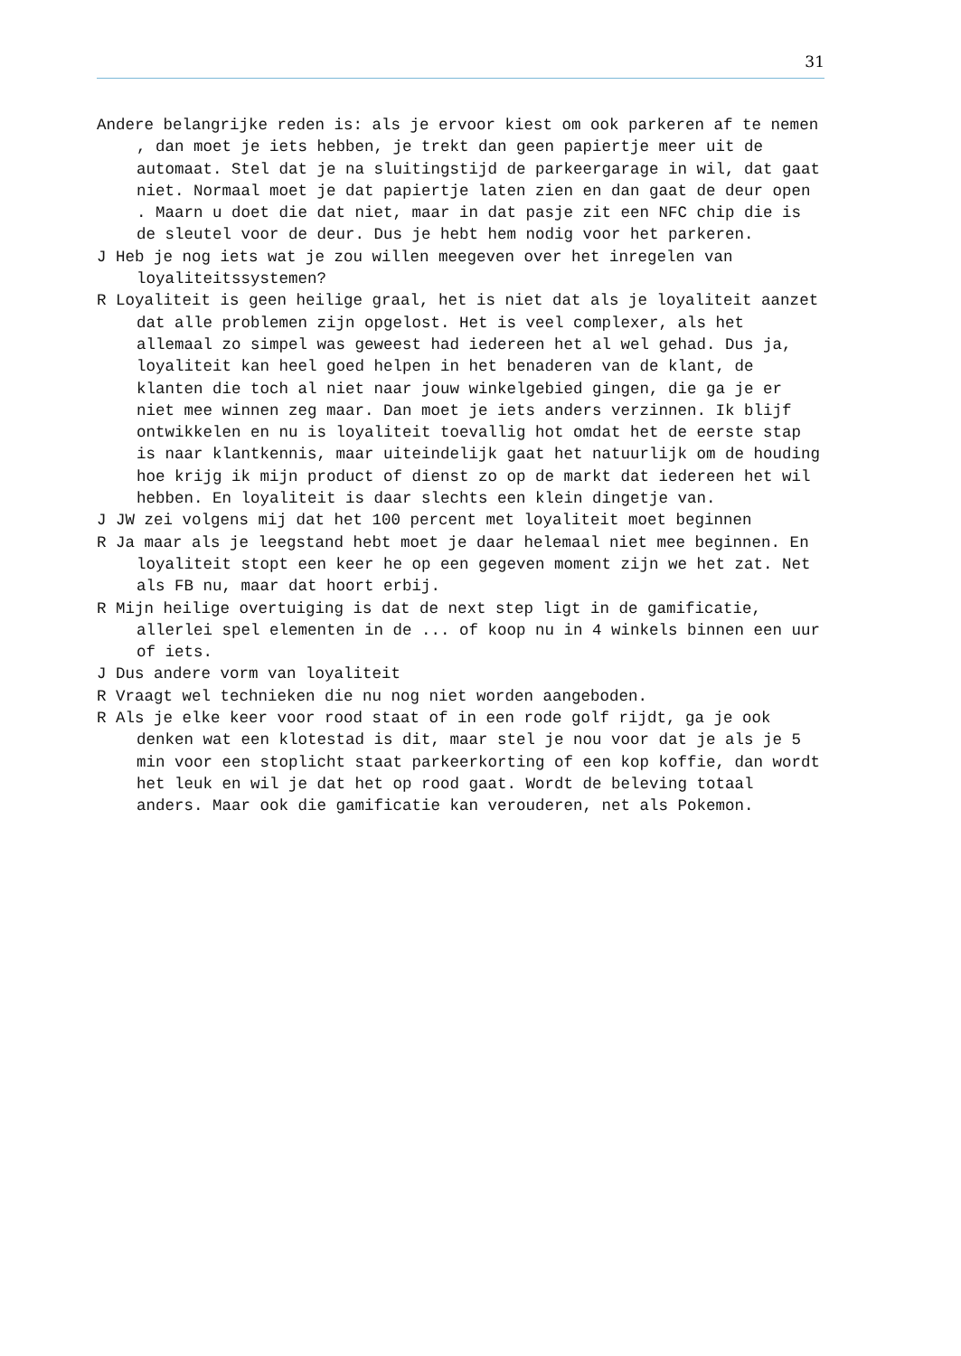31
Andere belangrijke reden is: als je ervoor kiest om ook parkeren af te nemen , dan moet je iets hebben, je trekt dan geen papiertje meer uit de automaat. Stel dat je na sluitingstijd de parkeergarage in wil, dat gaat niet. Normaal moet je dat papiertje laten zien en dan gaat de deur open . Maarn u doet die dat niet, maar in dat pasje zit een NFC chip die is de sleutel voor de deur. Dus je hebt hem nodig voor het parkeren.
J Heb je nog iets wat je zou willen meegeven over het inregelen van loyaliteitssystemen?
R Loyaliteit is geen heilige graal, het is niet dat als je loyaliteit aanzet dat alle problemen zijn opgelost. Het is veel complexer, als het allemaal zo simpel was geweest had iedereen het al wel gehad. Dus ja, loyaliteit kan heel goed helpen in het benaderen van de klant, de klanten die toch al niet naar jouw winkelgebied gingen, die ga je er niet mee winnen zeg maar. Dan moet je iets anders verzinnen. Ik blijf ontwikkelen en nu is loyaliteit toevallig hot omdat het de eerste stap is naar klantkennis, maar uiteindelijk gaat het natuurlijk om de houding hoe krijg ik mijn product of dienst zo op de markt dat iedereen het wil hebben. En loyaliteit is daar slechts een klein dingetje van.
J JW zei volgens mij dat het 100 percent met loyaliteit moet beginnen
R Ja maar als je leegstand hebt moet je daar helemaal niet mee beginnen. En loyaliteit stopt een keer he op een gegeven moment zijn we het zat. Net als FB nu, maar dat hoort erbij.
R Mijn heilige overtuiging is dat de next step ligt in de gamificatie, allerlei spel elementen in de ... of koop nu in 4 winkels binnen een uur of iets.
J Dus andere vorm van loyaliteit
R Vraagt wel technieken die nu nog niet worden aangeboden.
R Als je elke keer voor rood staat of in een rode golf rijdt, ga je ook denken wat een klotestad is dit, maar stel je nou voor dat je als je 5 min voor een stoplicht staat parkeerkorting of een kop koffie, dan wordt het leuk en wil je dat het op rood gaat. Wordt de beleving totaal anders. Maar ook die gamificatie kan verouderen, net als Pokemon.